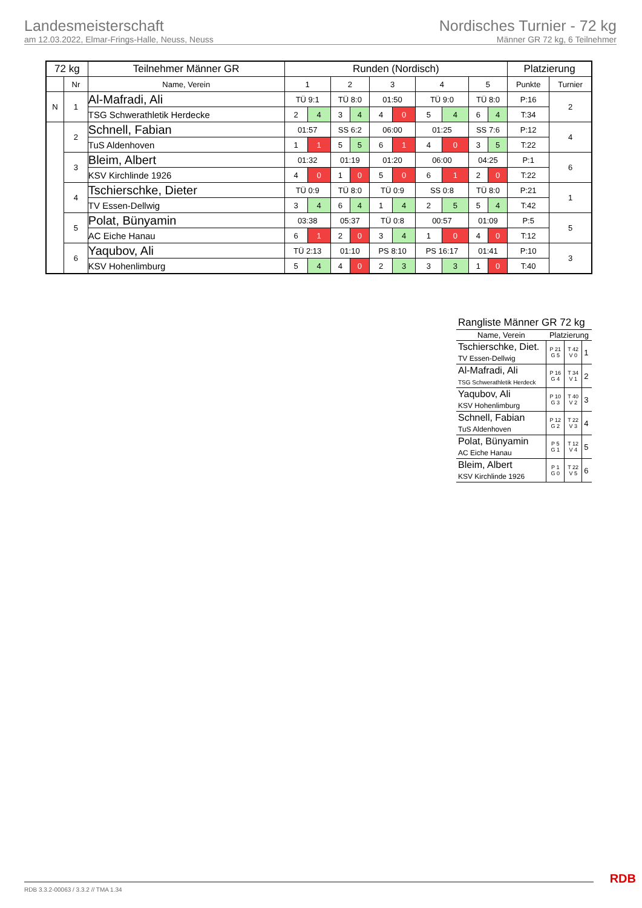Landesmeisterschaft
am 12.03.2022, Elmar-Frings-Halle, Neuss, Neuss
Nordisches Turnier - 72 kg
Männer GR 72 kg, 6 Teilnehmer
| 72 kg | | Teilnehmer Männer GR | Runden (Nordisch) | | | | | | | | | | Platzierung | |
| --- | --- | --- | --- | --- | --- | --- | --- | --- | --- | --- | --- | --- | --- | --- |
| | Nr | Name, Verein | 1 | | 2 | | 3 | | 4 | | 5 | | Punkte | Turnier |
| N | 1 | Al-Mafradi, Ali | TÜ 9:1 | | TÜ 8:0 | | 01:50 | | TÜ 9:0 | | TÜ 8:0 | | P:16 | 2 |
| | | TSG Schwerathletik Herdecke | 2 | 4 | 3 | 4 | 4 | 0 | 5 | 4 | 6 | 4 | T:34 | |
| | 2 | Schnell, Fabian | 01:57 | | SS 6:2 | | 06:00 | | 01:25 | | SS 7:6 | | P:12 | 4 |
| | | TuS Aldenhoven | 1 | 1 | 5 | 5 | 6 | 1 | 4 | 0 | 3 | 5 | T:22 | |
| | 3 | Bleim, Albert | 01:32 | | 01:19 | | 01:20 | | 06:00 | | 04:25 | | P:1 | 6 |
| | | KSV Kirchlinde 1926 | 4 | 0 | 1 | 0 | 5 | 0 | 6 | 1 | 2 | 0 | T:22 | |
| | 4 | Tschierschke, Dieter | TÜ 0:9 | | TÜ 8:0 | | TÜ 0:9 | | SS 0:8 | | TÜ 8:0 | | P:21 | 1 |
| | | TV Essen-Dellwig | 3 | 4 | 6 | 4 | 1 | 4 | 2 | 5 | 5 | 4 | T:42 | |
| | 5 | Polat, Bünyamin | 03:38 | | 05:37 | | TÜ 0:8 | | 00:57 | | 01:09 | | P:5 | 5 |
| | | AC Eiche Hanau | 6 | 1 | 2 | 0 | 3 | 4 | 1 | 0 | 4 | 0 | T:12 | |
| | 6 | Yaqubov, Ali | TÜ 2:13 | | 01:10 | | PS 8:10 | | PS 16:17 | | 01:41 | | P:10 | 3 |
| | | KSV Hohenlimburg | 5 | 4 | 4 | 0 | 2 | 3 | 3 | 3 | 1 | 0 | T:40 | |
| Rangliste Männer GR 72 kg | | | |
| Name, Verein | Platzierung | | |
| Tschierschke, Diet. TV Essen-Dellwig | P 21 G 5 | T 42 V 0 | 1 |
| Al-Mafradi, Ali TSG Schwerathletik Herdeck | P 16 G 4 | T 34 V 1 | 2 |
| Yaqubov, Ali KSV Hohenlimburg | P 10 G 3 | T 40 V 2 | 3 |
| Schnell, Fabian TuS Aldenhoven | P 12 G 2 | T 22 V 3 | 4 |
| Polat, Bünyamin AC Eiche Hanau | P 5 G 1 | T 12 V 4 | 5 |
| Bleim, Albert KSV Kirchlinde 1926 | P 1 G 0 | T 22 V 5 | 6 |
RDB 3.3.2-00063 / 3.3.2 // TMA 1.34
RDB